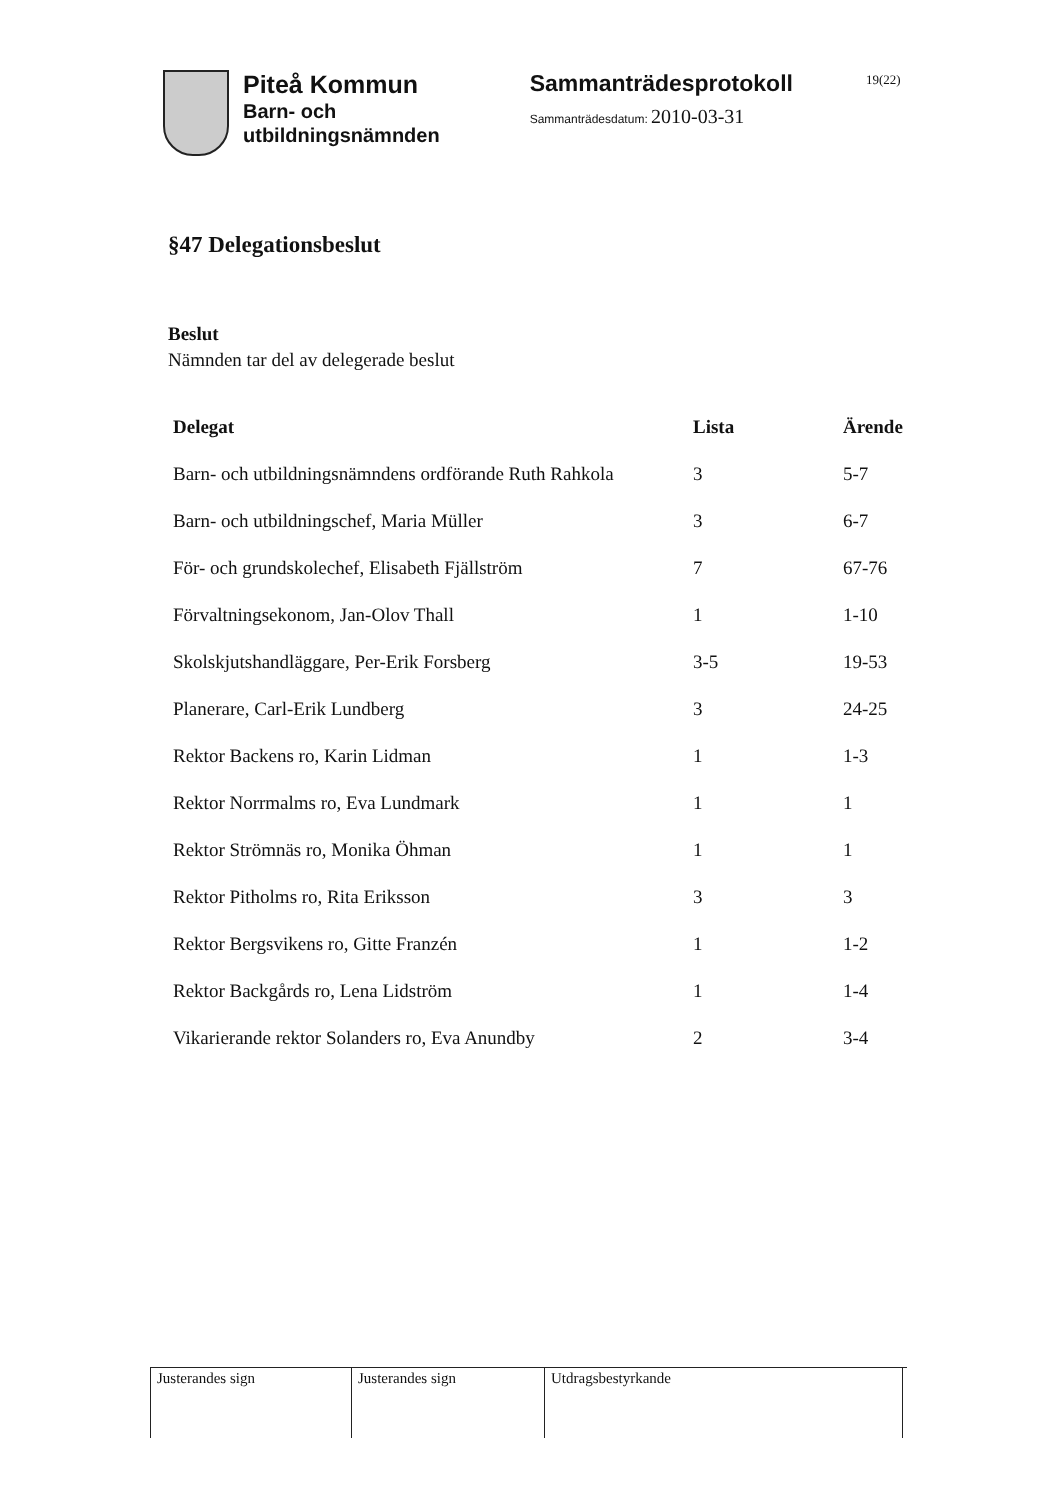Piteå Kommun
Barn- och
utbildningsnämnden
Sammanträdesprotokoll
Sammanträdesdatum: 2010-03-31
19(22)
§47 Delegationsbeslut
Beslut
Nämnden tar del av delegerade beslut
| Delegat | Lista | Ärende |
| --- | --- | --- |
| Barn- och utbildningsnämndens ordförande Ruth Rahkola | 3 | 5-7 |
| Barn- och utbildningschef, Maria Müller | 3 | 6-7 |
| För- och grundskolechef, Elisabeth Fjällström | 7 | 67-76 |
| Förvaltningsekonom, Jan-Olov Thall | 1 | 1-10 |
| Skolskjutshandläggare, Per-Erik Forsberg | 3-5 | 19-53 |
| Planerare, Carl-Erik Lundberg | 3 | 24-25 |
| Rektor Backens ro, Karin Lidman | 1 | 1-3 |
| Rektor Norrmalms ro, Eva Lundmark | 1 | 1 |
| Rektor Strömnäs ro, Monika Öhman | 1 | 1 |
| Rektor Pitholms ro, Rita Eriksson | 3 | 3 |
| Rektor Bergsvikens ro, Gitte Franzén | 1 | 1-2 |
| Rektor Backgårds ro, Lena Lidström | 1 | 1-4 |
| Vikarierande rektor Solanders ro, Eva Anundby | 2 | 3-4 |
Justerandes sign Justerandes sign Utdragsbestyrkande